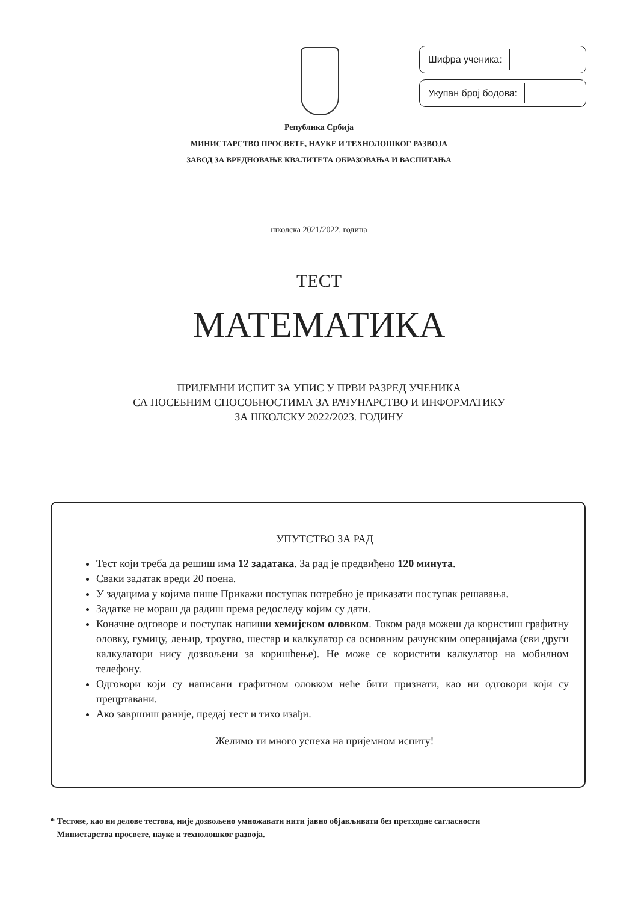Шифра ученика:
Укупан број бодова:
Република Србија
МИНИСТАРСТВО ПРОСВЕТЕ, НАУКЕ И ТЕХНОЛОШКОГ РАЗВОЈА
ЗАВОД ЗА ВРЕДНОВАЊЕ КВАЛИТЕТА ОБРАЗОВАЊА И ВАСПИТАЊА
школска 2021/2022. година
ТЕСТ
МАТЕМАТИКА
ПРИЈЕМНИ ИСПИТ ЗА УПИС У ПРВИ РАЗРЕД УЧЕНИКА
СА ПОСЕБНИМ СПОСОБНОСТИМА ЗА РАЧУНАРСТВО И ИНФОРМАТИКУ
ЗА ШКОЛСКУ 2022/2023. ГОДИНУ
УПУТСТВО ЗА РАД
Тест који треба да решиш има 12 задатака. За рад је предвиђено 120 минута.
Сваки задатак вреди 20 поена.
У задацима у којима пише Прикажи поступак потребно је приказати поступак решавања.
Задатке не мораш да радиш према редоследу којим су дати.
Коначне одговоре и поступак напиши хемијском оловком. Током рада можеш да користиш графитну оловку, гумицу, лењир, троугао, шестар и калкулатор са основним рачунским операцијама (сви други калкулатори нису дозвољени за коришћење). Не може се користити калкулатор на мобилном телефону.
Одговори који су написани графитном оловком неће бити признати, као ни одговори који су прецртавани.
Ако завршиш раније, предај тест и тихо изађи.
Желимо ти много успеха на пријемном испиту!
* Тестове, као ни делове тестова, није дозвољено умножавати нити јавно објављивати без претходне сагласности
Министарства просвете, науке и технолошког развоја.